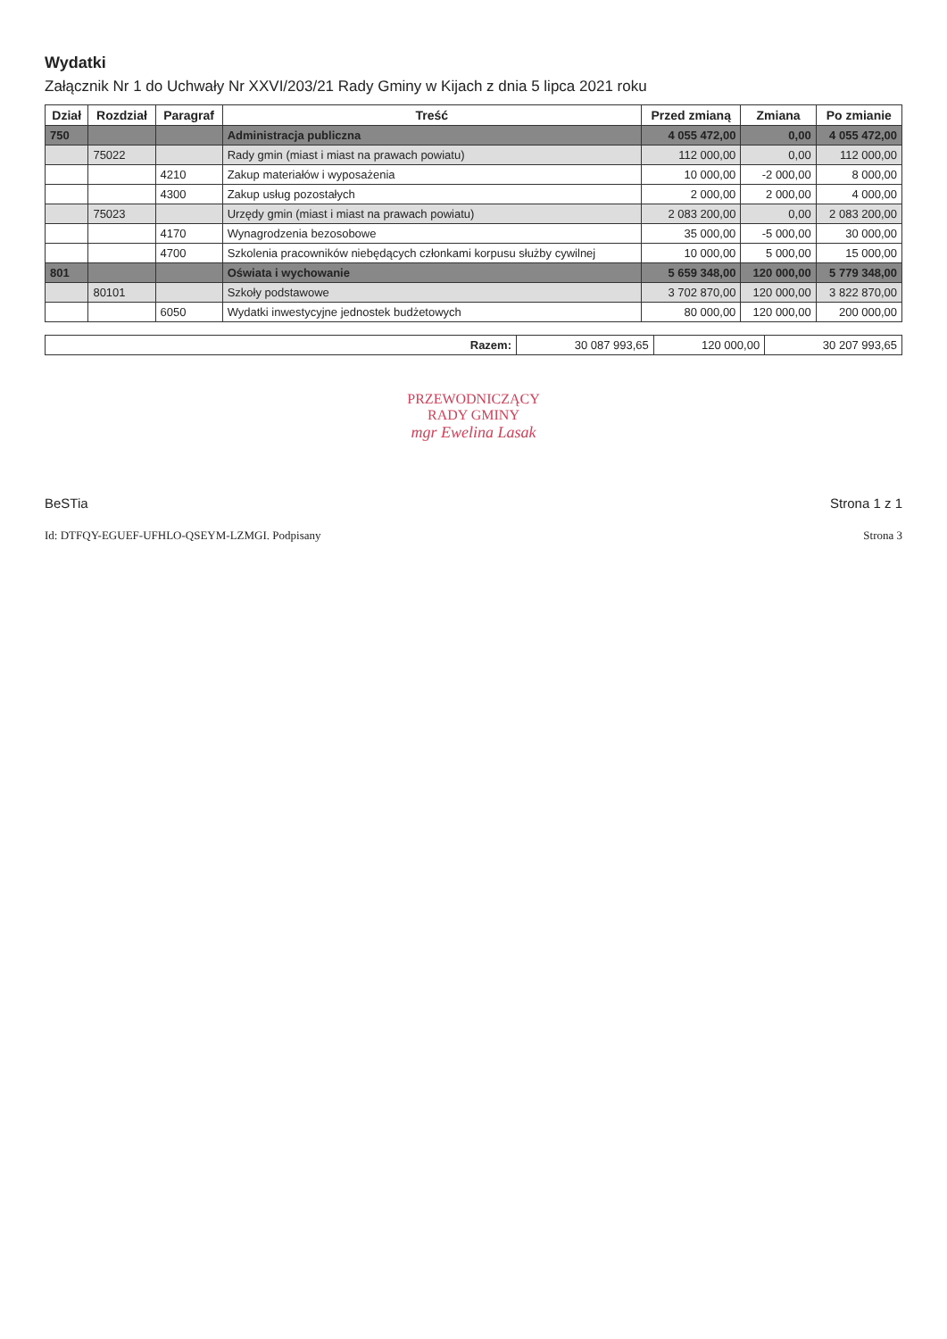Wydatki
Załącznik Nr 1 do Uchwały Nr XXVI/203/21 Rady Gminy w Kijach z dnia 5 lipca 2021 roku
| Dział | Rozdział | Paragraf | Treść | Przed zmianą | Zmiana | Po zmianie |
| --- | --- | --- | --- | --- | --- | --- |
| 750 | | | Administracja publiczna | 4 055 472,00 | 0,00 | 4 055 472,00 |
| | 75022 | | Rady gmin (miast i miast na prawach powiatu) | 112 000,00 | 0,00 | 112 000,00 |
| | | 4210 | Zakup materiałów i wyposażenia | 10 000,00 | -2 000,00 | 8 000,00 |
| | | 4300 | Zakup usług pozostałych | 2 000,00 | 2 000,00 | 4 000,00 |
| | 75023 | | Urzędy gmin (miast i miast na prawach powiatu) | 2 083 200,00 | 0,00 | 2 083 200,00 |
| | | 4170 | Wynagrodzenia bezosobowe | 35 000,00 | -5 000,00 | 30 000,00 |
| | | 4700 | Szkolenia pracowników niebędących członkami korpusu służby cywilnej | 10 000,00 | 5 000,00 | 15 000,00 |
| 801 | | | Oświata i wychowanie | 5 659 348,00 | 120 000,00 | 5 779 348,00 |
| | 80101 | | Szkoły podstawowe | 3 702 870,00 | 120 000,00 | 3 822 870,00 |
| | | 6050 | Wydatki inwestycyjne jednostek budżetowych | 80 000,00 | 120 000,00 | 200 000,00 |
| Razem: | 30 087 993,65 | 120 000,00 | 30 207 993,65 |
PRZEWODNICZĄCY
RADY GMINY
mgr Ewelina Lasak
BeSTia Strona 1 z 1
Id: DTFQY-EGUEF-UFHLO-QSEYM-LZMGI. Podpisany Strona 3